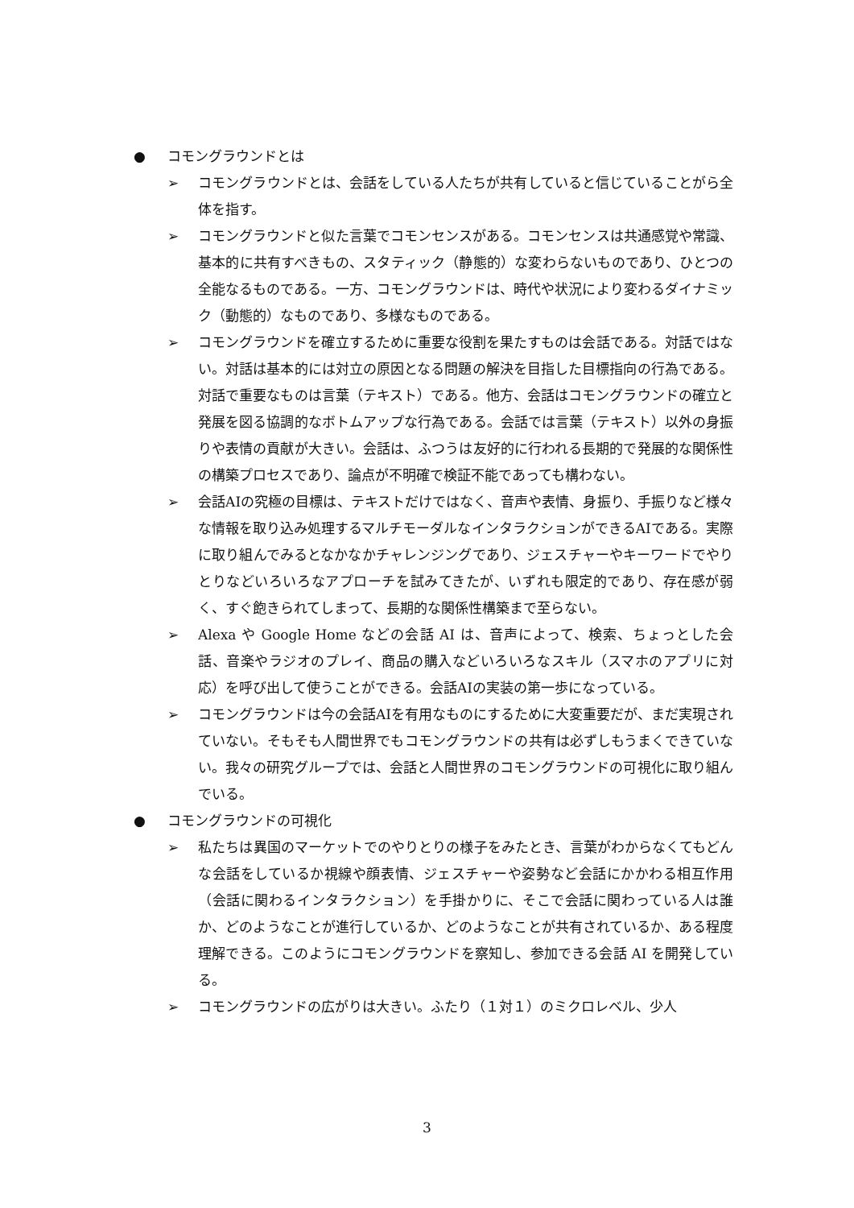● コモングラウンドとは
➢ コモングラウンドとは、会話をしている人たちが共有していると信じていることがら全体を指す。
➢ コモングラウンドと似た言葉でコモンセンスがある。コモンセンスは共通感覚や常識、基本的に共有すべきもの、スタティック（静態的）な変わらないものであり、ひとつの全能なるものである。一方、コモングラウンドは、時代や状況により変わるダイナミック（動態的）なものであり、多様なものである。
➢ コモングラウンドを確立するために重要な役割を果たすものは会話である。対話ではない。対話は基本的には対立の原因となる問題の解決を目指した目標指向の行為である。対話で重要なものは言葉（テキスト）である。他方、会話はコモングラウンドの確立と発展を図る協調的なボトムアップな行為である。会話では言葉（テキスト）以外の身振りや表情の貢献が大きい。会話は、ふつうは友好的に行われる長期的で発展的な関係性の構築プロセスであり、論点が不明確で検証不能であっても構わない。
➢ 会話AIの究極の目標は、テキストだけではなく、音声や表情、身振り、手振りなど様々な情報を取り込み処理するマルチモーダルなインタラクションができるAIである。実際に取り組んでみるとなかなかチャレンジングであり、ジェスチャーやキーワードでやりとりなどいろいろなアプローチを試みてきたが、いずれも限定的であり、存在感が弱く、すぐ飽きられてしまって、長期的な関係性構築まで至らない。
➢ Alexa や Google Home などの会話 AI は、音声によって、検索、ちょっとした会話、音楽やラジオのプレイ、商品の購入などいろいろなスキル（スマホのアプリに対応）を呼び出して使うことができる。会話AIの実装の第一歩になっている。
➢ コモングラウンドは今の会話AIを有用なものにするために大変重要だが、まだ実現されていない。そもそも人間世界でもコモングラウンドの共有は必ずしもうまくできていない。我々の研究グループでは、会話と人間世界のコモングラウンドの可視化に取り組んでいる。
● コモングラウンドの可視化
➢ 私たちは異国のマーケットでのやりとりの様子をみたとき、言葉がわからなくてもどんな会話をしているか視線や顔表情、ジェスチャーや姿勢など会話にかかわる相互作用（会話に関わるインタラクション）を手掛かりに、そこで会話に関わっている人は誰か、どのようなことが進行しているか、どのようなことが共有されているか、ある程度理解できる。このようにコモングラウンドを察知し、参加できる会話 AI を開発している。
➢ コモングラウンドの広がりは大きい。ふたり（１対１）のミクロレベル、少人
3